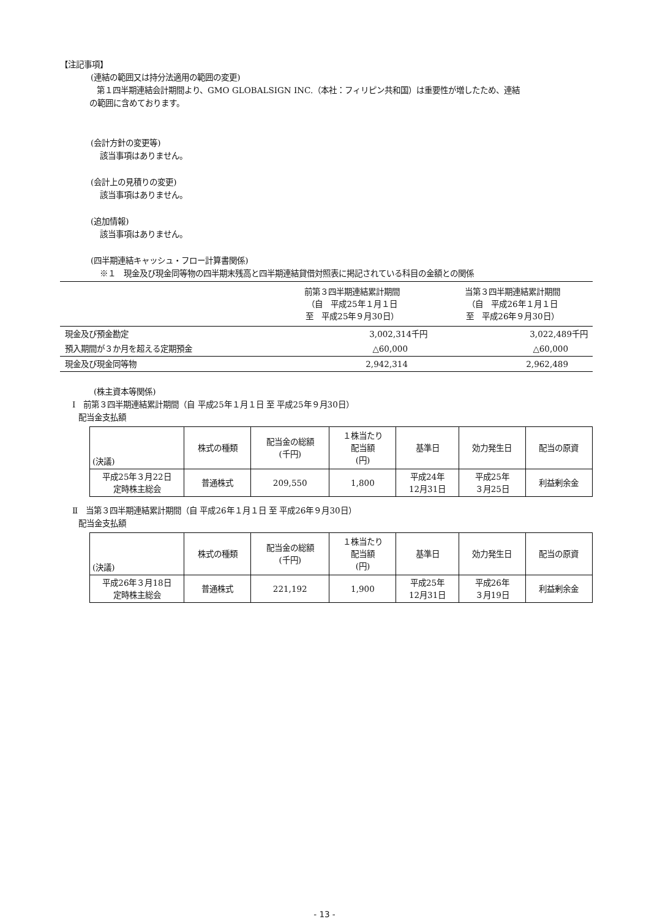【注記事項】
(連結の範囲又は持分法適用の範囲の変更)
第１四半期連結会計期間より、GMO GLOBALSIGN INC.（本社：フィリピン共和国）は重要性が増したため、連結
の範囲に含めております。
(会計方針の変更等)
該当事項はありません。
(会計上の見積りの変更)
該当事項はありません。
(追加情報)
該当事項はありません。
(四半期連結キャッシュ・フロー計算書関係)
※１　現金及び現金同等物の四半期末残高と四半期連結貸借対照表に掲記されている科目の金額との関係
| | 前第３四半期連結累計期間 （自 平成25年１月１日 至 平成25年９月30日） | 当第３四半期連結累計期間 （自 平成26年１月１日 至 平成26年９月30日） |
| --- | --- | --- |
| 現金及び預金勘定 | 3,002,314千円 | 3,022,489千円 |
| 預入期間が３か月を超える定期預金 | △60,000 | △60,000 |
| 現金及び現金同等物 | 2,942,314 | 2,962,489 |
(株主資本等関係)
Ⅰ　前第３四半期連結累計期間（自 平成25年１月１日 至 平成25年９月30日）
配当金支払額
| (決議) | 株式の種類 | 配当金の総額 (千円) | １株当たり 配当額 (円) | 基準日 | 効力発生日 | 配当の原資 |
| --- | --- | --- | --- | --- | --- | --- |
| 平成25年３月22日 定時株主総会 | 普通株式 | 209,550 | 1,800 | 平成24年 12月31日 | 平成25年 ３月25日 | 利益剰余金 |
Ⅱ　当第３四半期連結累計期間（自 平成26年１月１日 至 平成26年９月30日）
配当金支払額
| (決議) | 株式の種類 | 配当金の総額 (千円) | １株当たり 配当額 (円) | 基準日 | 効力発生日 | 配当の原資 |
| --- | --- | --- | --- | --- | --- | --- |
| 平成26年３月18日 定時株主総会 | 普通株式 | 221,192 | 1,900 | 平成25年 12月31日 | 平成26年 ３月19日 | 利益剰余金 |
- 13 -